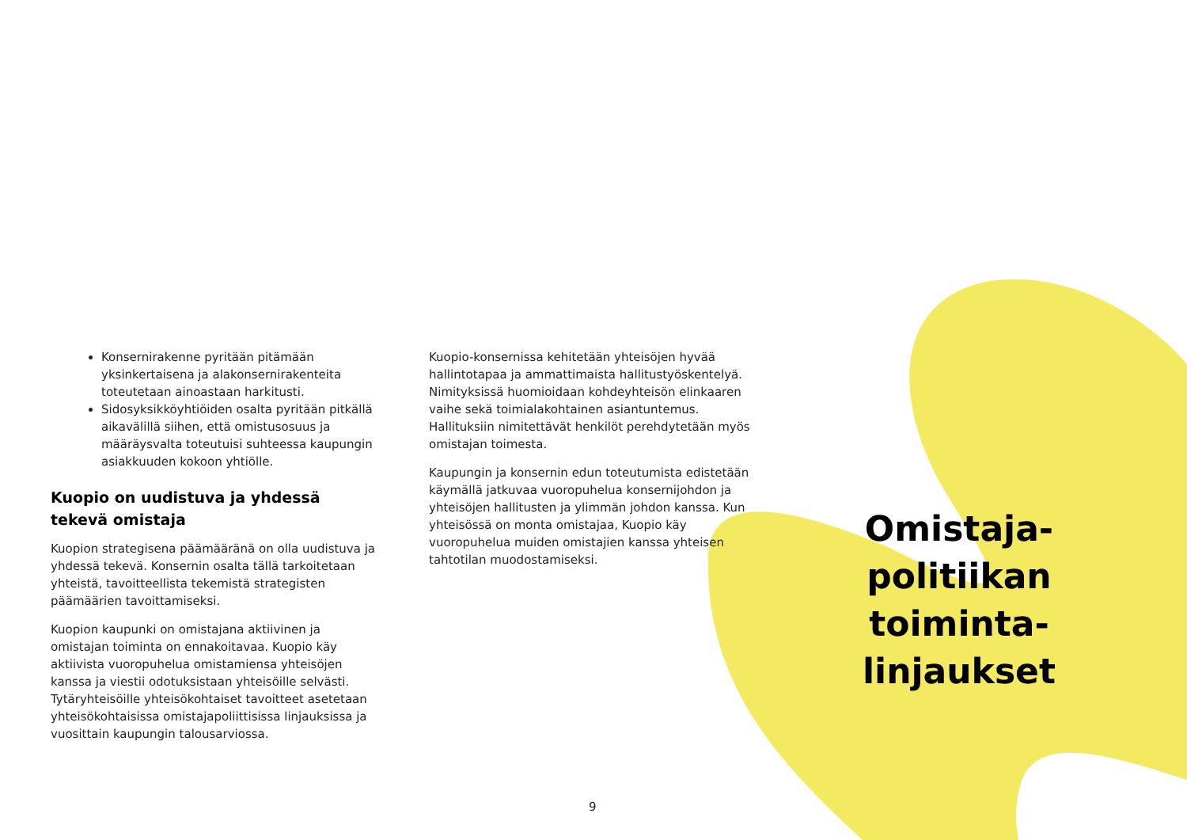Konsernirakenne pyritään pitämään yksinkertaisena ja alakonsernirakenteita toteutetaan ainoastaan harkitusti.
Sidosyksikköyhtiöiden osalta pyritään pitkällä aikavälillä siihen, että omistusosuus ja määräysvalta toteutuisi suhteessa kaupungin asiakkuuden kokoon yhtiölle.
Kuopio on uudistuva ja yhdessä tekevä omistaja
Kuopion strategisena päämääränä on olla uudistuva ja yhdessä tekevä. Konsernin osalta tällä tarkoitetaan yhteistä, tavoitteellista tekemistä strategisten päämäärien tavoittamiseksi.
Kuopion kaupunki on omistajana aktiivinen ja omistajan toiminta on ennakoitavaa. Kuopio käy aktiivista vuoropuhelua omistamiensa yhteisöjen kanssa ja viestii odotuksistaan yhteisöille selvästi. Tytäryhteisöille yhteisökohtaiset tavoitteet asetetaan yhteisökohtaisissa omistajapoliittisissa linjauksissa ja vuosittain kaupungin talousarviossa.
Kuopio-konsernissa kehitetään yhteisöjen hyvää hallintotapaa ja ammattimaista hallitustyöskentelyä. Nimityksissä huomioidaan kohdeyhteisön elinkaaren vaihe sekä toimialakohtainen asiantuntemus. Hallituksiin nimitettävät henkilöt perehdytetään myös omistajan toimesta.
Kaupungin ja konsernin edun toteutumista edistetään käymällä jatkuvaa vuoropuhelua konsernijohdon ja yhteisöjen hallitusten ja ylimmän johdon kanssa. Kun yhteisössä on monta omistajaa, Kuopio käy vuoropuhelua muiden omistajien kanssa yhteisen tahtotilan muodostamiseksi.
Omistaja-
politiikan
toiminta-
linjaukset
9